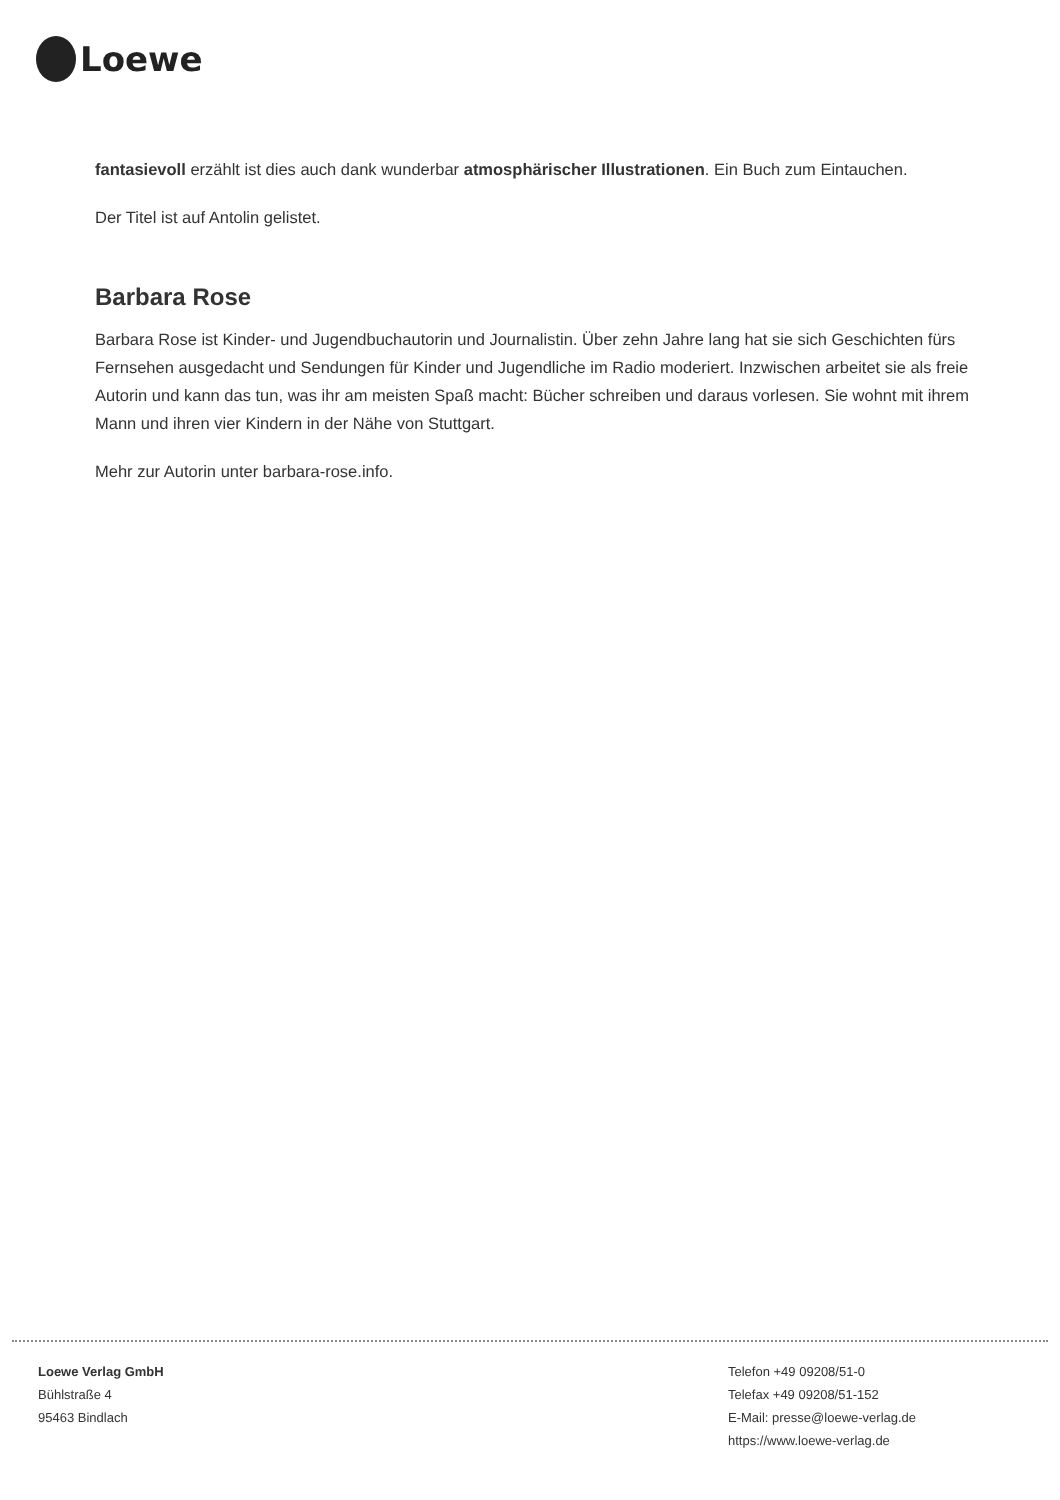Loewe
fantasievoll erzählt ist dies auch dank wunderbar atmosphärischer Illustrationen. Ein Buch zum Eintauchen.
Der Titel ist auf Antolin gelistet.
Barbara Rose
Barbara Rose ist Kinder- und Jugendbuchautorin und Journalistin. Über zehn Jahre lang hat sie sich Geschichten fürs Fernsehen ausgedacht und Sendungen für Kinder und Jugendliche im Radio moderiert. Inzwischen arbeitet sie als freie Autorin und kann das tun, was ihr am meisten Spaß macht: Bücher schreiben und daraus vorlesen. Sie wohnt mit ihrem Mann und ihren vier Kindern in der Nähe von Stuttgart.
Mehr zur Autorin unter barbara-rose.info.
Loewe Verlag GmbH
Bühlstraße 4
95463 Bindlach
Telefon +49 09208/51-0
Telefax +49 09208/51-152
E-Mail: presse@loewe-verlag.de
https://www.loewe-verlag.de